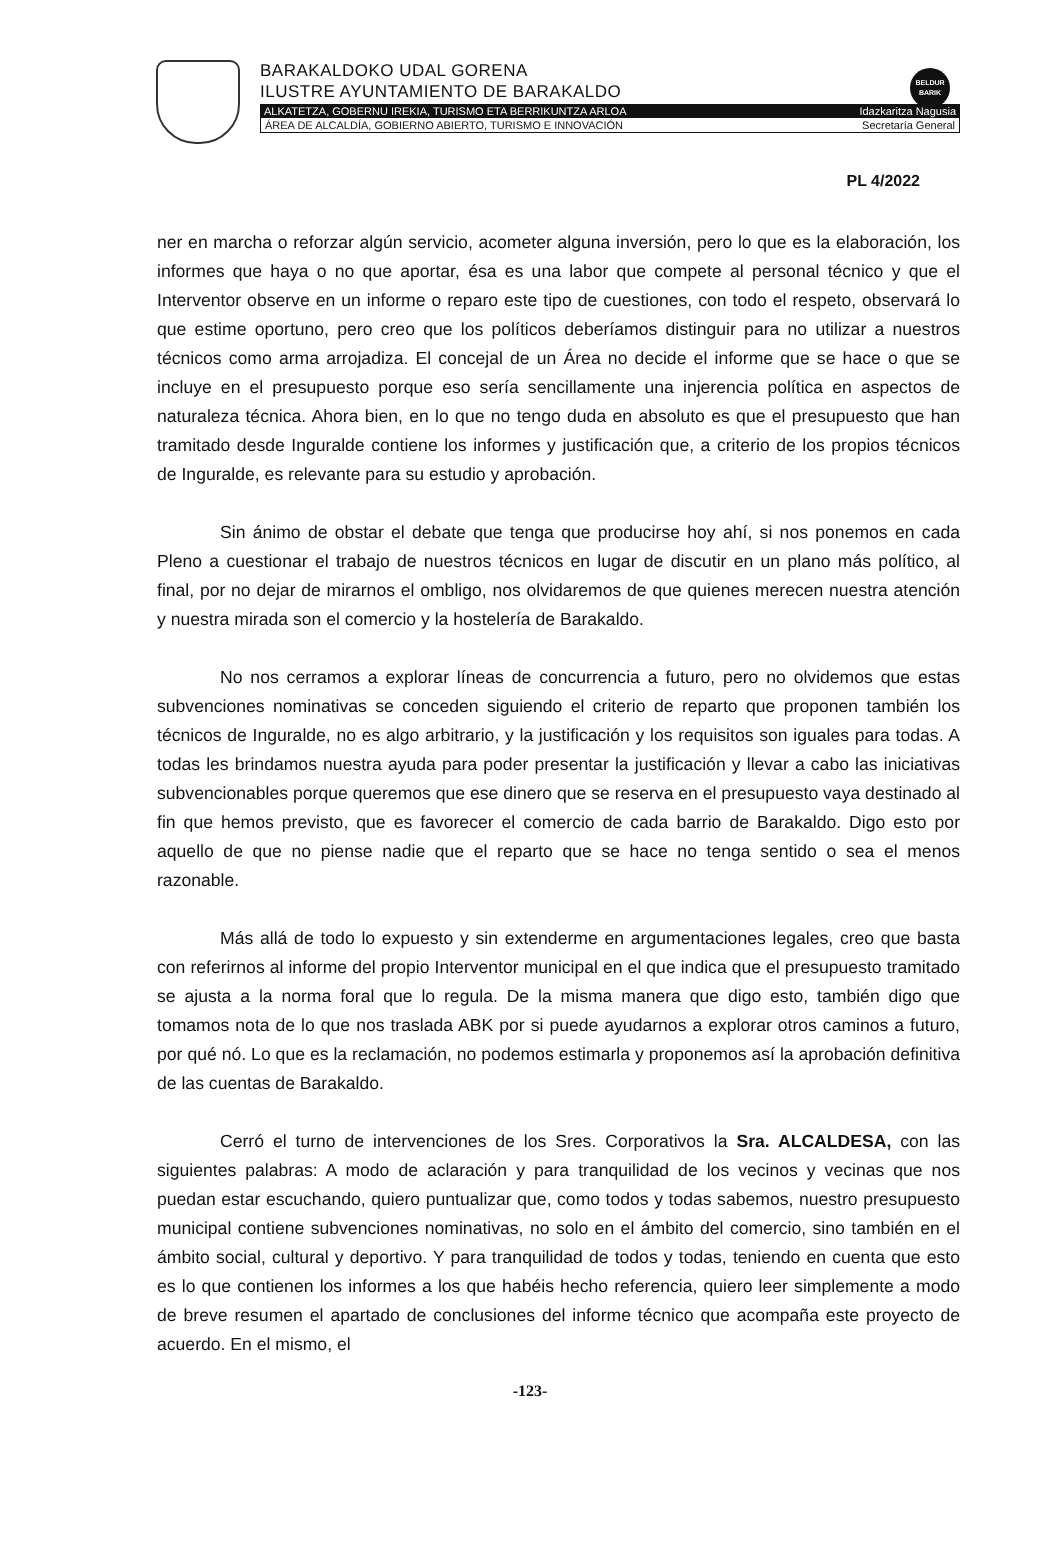BELDUR
BARIK
BARAKALDOKO UDAL GORENA
ILUSTRE AYUNTAMIENTO DE BARAKALDO
ALKATETZA, GOBERNU IREKIA, TURISMO ETA BERRIKUNTZA ARLOA Idazkaritza Nagusia
ÁREA DE ALCALDÍA, GOBIERNO ABIERTO, TURISMO E INNOVACIÓN Secretaría General
PL 4/2022
ner en marcha o reforzar algún servicio, acometer alguna inversión, pero lo que es la elaboración, los informes que haya o no que aportar, ésa es una labor que compete al personal técnico y que el Interventor observe en un informe o reparo este tipo de cuestiones, con todo el respeto, observará lo que estime oportuno, pero creo que los políticos deberíamos distinguir para no utilizar a nuestros técnicos como arma arrojadiza. El concejal de un Área no decide el informe que se hace o que se incluye en el presupuesto porque eso sería sencillamente una injerencia política en aspectos de naturaleza técnica. Ahora bien, en lo que no tengo duda en absoluto es que el presupuesto que han tramitado desde Inguralde contiene los informes y justificación que, a criterio de los propios técnicos de Inguralde, es relevante para su estudio y aprobación.
Sin ánimo de obstar el debate que tenga que producirse hoy ahí, si nos ponemos en cada Pleno a cuestionar el trabajo de nuestros técnicos en lugar de discutir en un plano más político, al final, por no dejar de mirarnos el ombligo, nos olvidaremos de que quienes merecen nuestra atención y nuestra mirada son el comercio y la hostelería de Barakaldo.
No nos cerramos a explorar líneas de concurrencia a futuro, pero no olvidemos que estas subvenciones nominativas se conceden siguiendo el criterio de reparto que proponen también los técnicos de Inguralde, no es algo arbitrario, y la justificación y los requisitos son iguales para todas. A todas les brindamos nuestra ayuda para poder presentar la justificación y llevar a cabo las iniciativas subvencionables porque queremos que ese dinero que se reserva en el presupuesto vaya destinado al fin que hemos previsto, que es favorecer el comercio de cada barrio de Barakaldo. Digo esto por aquello de que no piense nadie que el reparto que se hace no tenga sentido o sea el menos razonable.
Más allá de todo lo expuesto y sin extenderme en argumentaciones legales, creo que basta con referirnos al informe del propio Interventor municipal en el que indica que el presupuesto tramitado se ajusta a la norma foral que lo regula. De la misma manera que digo esto, también digo que tomamos nota de lo que nos traslada ABK por si puede ayudarnos a explorar otros caminos a futuro, por qué nó. Lo que es la reclamación, no podemos estimarla y proponemos así la aprobación definitiva de las cuentas de Barakaldo.
Cerró el turno de intervenciones de los Sres. Corporativos la Sra. ALCALDESA, con las siguientes palabras: A modo de aclaración y para tranquilidad de los vecinos y vecinas que nos puedan estar escuchando, quiero puntualizar que, como todos y todas sabemos, nuestro presupuesto municipal contiene subvenciones nominativas, no solo en el ámbito del comercio, sino también en el ámbito social, cultural y deportivo. Y para tranquilidad de todos y todas, teniendo en cuenta que esto es lo que contienen los informes a los que habéis hecho referencia, quiero leer simplemente a modo de breve resumen el apartado de conclusiones del informe técnico que acompaña este proyecto de acuerdo. En el mismo, el
-123-